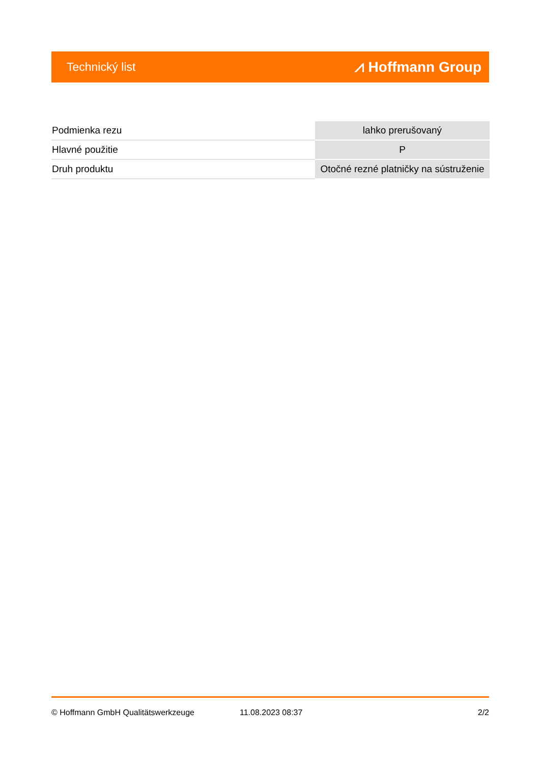Technický list ⩘ Hoffmann Group
| Podmienka rezu | lahko prerušovaný |
| Hlavné použitie | P |
| Druh produktu | Otočné rezné platničky na sústruženie |
© Hoffmann GmbH Qualitätswerkzeuge 11.08.2023 08:37 2/2